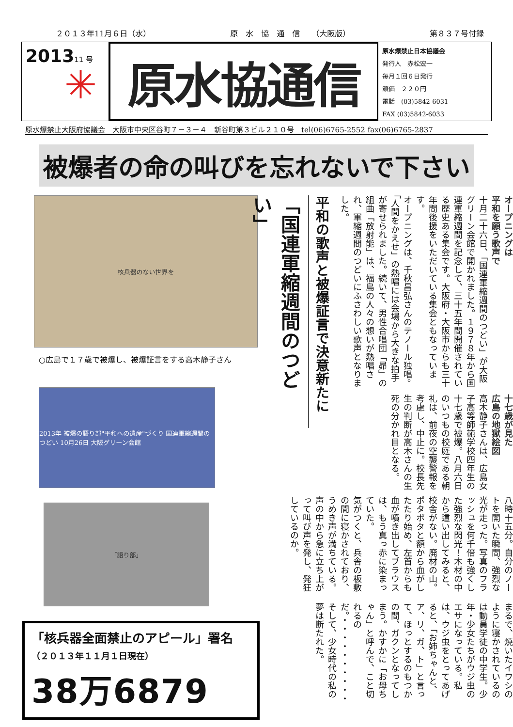２０１３年11月６日（水） 原　水　協　通　信　　（大阪版） 第８３７号付録
201311 号
✳
原水協通信
原水爆禁止日本協議会
発行人　赤松宏一
毎月１回６日発行
頒価　２２０円
電話　(03)5842-6031
FAX (03)5842-6033
原水爆禁止大阪府協議会　大阪市中央区谷町７－３－４　新谷町第３ビル２１０号　tel(06)6765-2552 fax(06)6765-2837
被爆者の命の叫びを忘れないで下さい
核兵器のない世界を
○広島で１７歳で被爆し、被爆証言をする高木静子さん
2013年 被爆の語り部"平和への遺産"づくり 国連軍縮週間のつどい 10月26日 大阪グリーン会館
「語り部」
「核兵器全面禁止のアピール」署名
（２０１３年１１月１日現在）
38万6879
「国連軍縮週間のつどい」
平和の歌声と被爆証言で決意新たに
オープニングは
平和を願う歌声で
十月二十六日、「国連軍縮週間のつどい」が大阪グリーン会館で開かれました。１９７８年から国連軍縮週間を記念して、三十五年間開催されている歴史ある集会です。大阪府・大阪市からも三十年間後援をいただいている集会ともなっています。
オープニングは、千秋昌弘さんのテノール独唱。「人間をかえせ」の熱唱には会場から大きな拍手が寄せられました。続いて、男性合唱団「昴」の組曲「放射能」は、福島の人々の想いが熱唱され、軍縮週間のつどいにふさわしい歌声となりました。
十七歳が見た
広島の地獄絵図
高木静子さんは、広島女子高等師範学校四年生の十七歳で被爆。八月六日のいつもの校庭である朝礼は、前夜の空襲警報を考慮し、中止に。校長先生の判断が高木さんの生死の分かれ目となる。
八時十五分。自分のノートを開いた瞬間、強烈な光が走った。写真のフラッシュを何千倍も強くした強烈な閃光！木材の中から這い出してみると、校舎がない。廃材の山。ポタポタと額から血がしたたり始め、左首からも血が噴き出してブラウスは、もう真っ赤に染まっていた。
気がつくと、兵舎の板敷の間に寝かされており、うめき声が満ちている。声の中から急に立ち上がって叫び声を発し、発狂しているのか。
まるで、焼いたイワシのように寝かされているのは動員学徒の中学生。少年・少女たちがウジ虫のエサになっている。私は、ウジ虫をとってあげると、「お姉ちゃんと、ア、リ、ガ、ト」と言って、ほっとするのもつかの間、ガクンとなってしまう。かすかに「お母ちゃん」と呼んで、こと切れるのだ。・・・・・・・・・・
そして、少女時代の私の夢は断たれた。